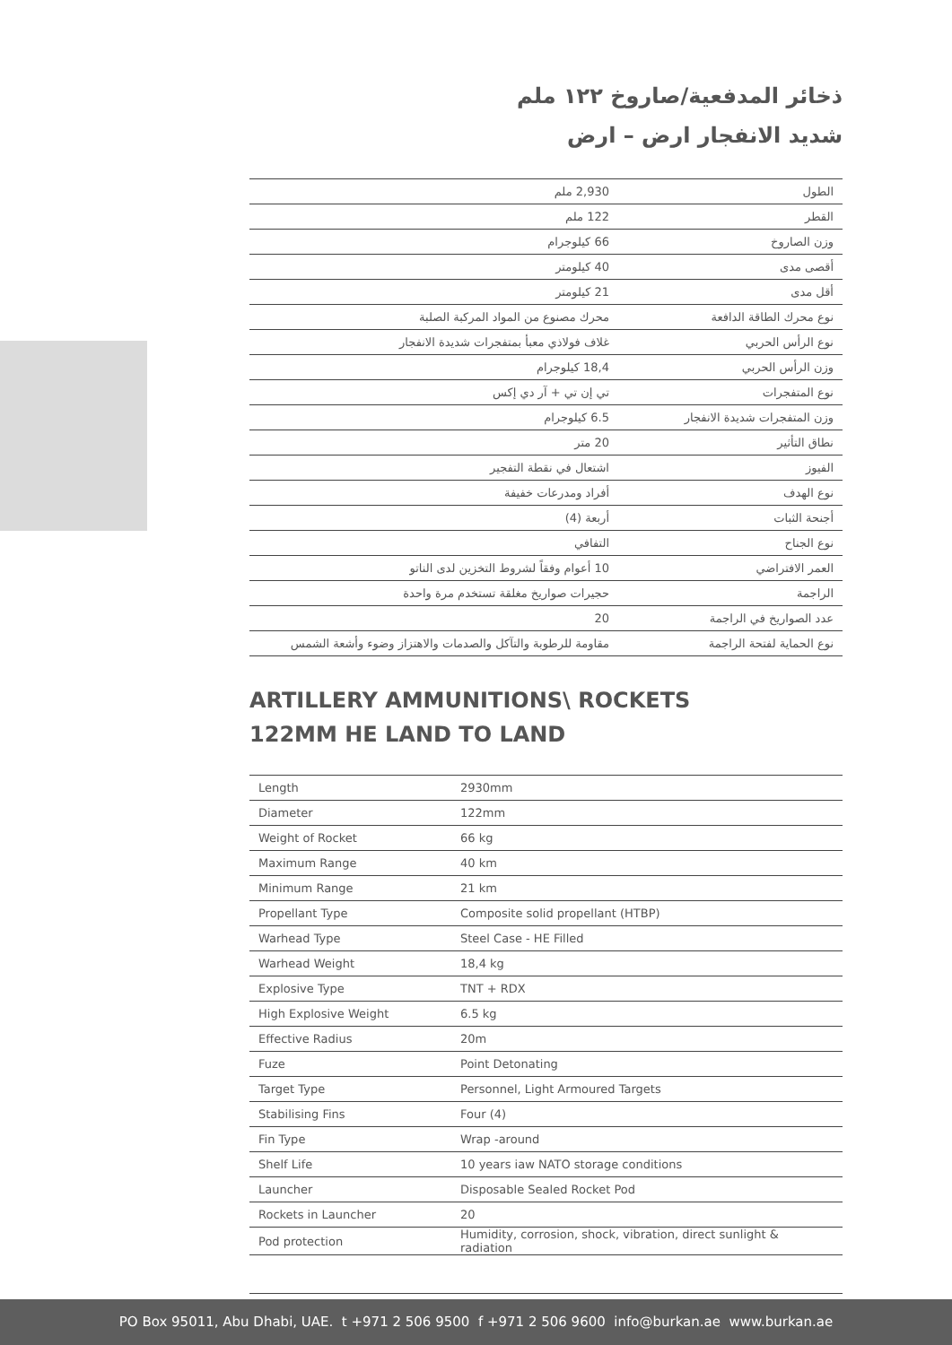ذخائر المدفعية/صاروخ ١٢٢ ملم
شديد الانفجار ارض – ارض
| الطول | 2,930 ملم |
| القطر | 122 ملم |
| وزن الصاروخ | 66 كيلوجرام |
| أقصى مدى | 40 كيلومتر |
| أقل مدى | 21 كيلومتر |
| نوع محرك الطاقة الدافعة | محرك مصنوع من المواد المركبة الصلبة |
| نوع الرأس الحربي | غلاف فولاذي معبأ بمتفجرات شديدة الانفجار |
| وزن الرأس الحربي | 18,4 كيلوجرام |
| نوع المتفجرات | تي إن تي + آر دي إكس |
| وزن المتفجرات شديدة الانفجار | 6.5 كيلوجرام |
| نطاق التأثير | 20 متر |
| الفيوز | اشتعال في نقطة التفجير |
| نوع الهدف | أفراد ومدرعات خفيفة |
| أجنحة الثبات | أربعة (4) |
| نوع الجناح | التفافي |
| العمر الافتراضي | 10 أعوام وفقاً لشروط التخزين لدى الناتو |
| الراجمة | حجيرات صواريخ مغلقة تستخدم مرة واحدة |
| عدد الصواريخ في الراجمة | 20 |
| نوع الحماية لفتحة الراجمة | مقاومة للرطوبة والتآكل والصدمات والاهتزاز وضوء وأشعة الشمس |
ARTILLERY AMMUNITIONS\ ROCKETS
122MM HE LAND TO LAND
| Length | 2930mm |
| Diameter | 122mm |
| Weight of Rocket | 66 kg |
| Maximum Range | 40 km |
| Minimum Range | 21 km |
| Propellant Type | Composite solid propellant (HTBP) |
| Warhead Type | Steel Case - HE Filled |
| Warhead Weight | 18,4 kg |
| Explosive Type | TNT + RDX |
| High Explosive Weight | 6.5 kg |
| Effective Radius | 20m |
| Fuze | Point Detonating |
| Target Type | Personnel, Light Armoured Targets |
| Stabilising Fins | Four (4) |
| Fin Type | Wrap -around |
| Shelf Life | 10 years iaw NATO storage conditions |
| Launcher | Disposable Sealed Rocket Pod |
| Rockets in Launcher | 20 |
| Pod protection | Humidity, corrosion, shock, vibration, direct sunlight & radiation |
PO Box 95011, Abu Dhabi, UAE. t +971 2 506 9500 f +971 2 506 9600 info@burkan.ae www.burkan.ae